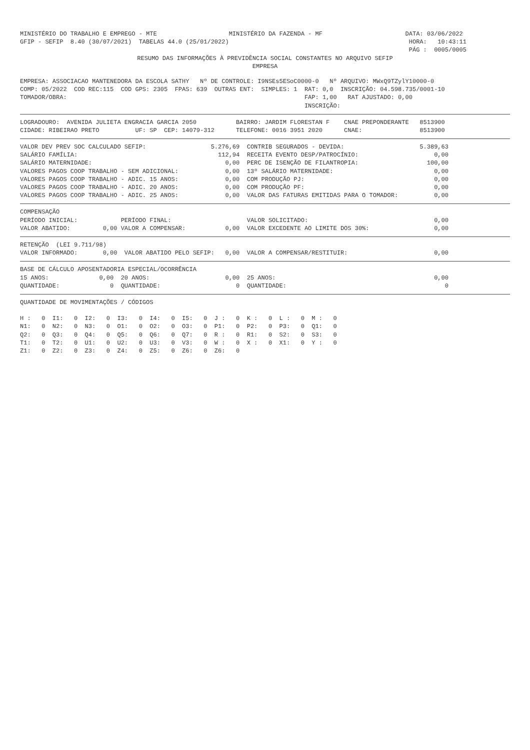MINISTÉRIO DO TRABALHO E EMPREGO - MTE                    MINISTÉRIO DA FAZENDA - MF                       DATA: 03/06/2022
GFIP - SEFIP  8.40 (30/07/2021)  TABELAS 44.0 (25/01/2022)                                                  HORA:   10:43:11
                                                                                                            PÁG :  0005/0005
RESUMO DAS INFORMAÇÕES À PREVIDÊNCIA SOCIAL CONSTANTES NO ARQUIVO SEFIP
EMPRESA
EMPRESA: ASSOCIACAO MANTENEDORA DA ESCOLA SATHY   Nº DE CONTROLE: I9NSEs5ESoC0000-0   Nº ARQUIVO: MWxQ9TZylY10000-0
COMP: 05/2022  COD REC:115  COD GPS: 2305  FPAS: 639  OUTRAS ENT:  SIMPLES: 1  RAT: 0,0  INSCRIÇÃO: 04.598.735/0001-10
TOMADOR/OBRA:                                                                  FAP: 1,00   RAT AJUSTADO: 0,00
                                                                               INSCRIÇÃO:
LOGRADOURO:  AVENIDA JULIETA ENGRACIA GARCIA 2050           BAIRRO: JARDIM FLORESTAN F    CNAE PREPONDERANTE   8513900
CIDADE: RIBEIRAO PRETO          UF: SP  CEP: 14079-312      TELEFONE: 0016 3951 2020      CNAE:                8513900
VALOR DEV PREV SOC CALCULADO SEFIP:                  5.276,69  CONTRIB SEGURADOS - DEVIDA:                     5.389,63
SALÁRIO FAMÍLIA:                                       112,94  RECEITA EVENTO DESP/PATROCÍNIO:                     0,00
SALÁRIO MATERNIDADE:                                     0,00  PERC DE ISENÇÃO DE FILANTROPIA:                   100,00
VALORES PAGOS COOP TRABALHO - SEM ADICIONAL:             0,00  13º SALÁRIO MATERNIDADE:                            0,00
VALORES PAGOS COOP TRABALHO - ADIC. 15 ANOS:             0,00  COM PRODUÇÃO PJ:                                    0,00
VALORES PAGOS COOP TRABALHO - ADIC. 20 ANOS:             0,00  COM PRODUÇÃO PF:                                    0,00
VALORES PAGOS COOP TRABALHO - ADIC. 25 ANOS:             0,00  VALOR DAS FATURAS EMITIDAS PARA O TOMADOR:          0,00
COMPENSAÇÃO
PERÍODO INICIAL:            PERÍODO FINAL:                     VALOR SOLICITADO:                                   0,00
VALOR ABATIDO:         0,00 VALOR A COMPENSAR:           0,00  VALOR EXCEDENTE AO LIMITE DOS 30%:                  0,00
RETENÇÃO  (LEI 9.711/98)
VALOR INFORMADO:       0,00  VALOR ABATIDO PELO SEFIP:   0,00  VALOR A COMPENSAR/RESTITUIR:                        0,00
BASE DE CÁLCULO APOSENTADORIA ESPECIAL/OCORRÊNCIA
15 ANOS:              0,00  20 ANOS:                     0,00  25 ANOS:                                            0,00
QUANTIDADE:              0  QUANTIDADE:                     0  QUANTIDADE:                                            0
QUANTIDADE DE MOVIMENTAÇÕES / CÓDIGOS

H :   0  I1:   0  I2:   0  I3:   0  I4:   0  I5:   0  J :   0  K :   0  L :   0  M :   0
N1:   0  N2:   0  N3:   0  O1:   0  O2:   0  O3:   0  P1:   0  P2:   0  P3:   0  Q1:   0
Q2:   0  Q3:   0  Q4:   0  Q5:   0  Q6:   0  Q7:   0  R :   0  R1:   0  S2:   0  S3:   0
T1:   0  T2:   0  U1:   0  U2:   0  U3:   0  V3:   0  W :   0  X :   0  X1:   0  Y :   0
Z1:   0  Z2:   0  Z3:   0  Z4:   0  Z5:   0  Z6:   0  Z6:   0